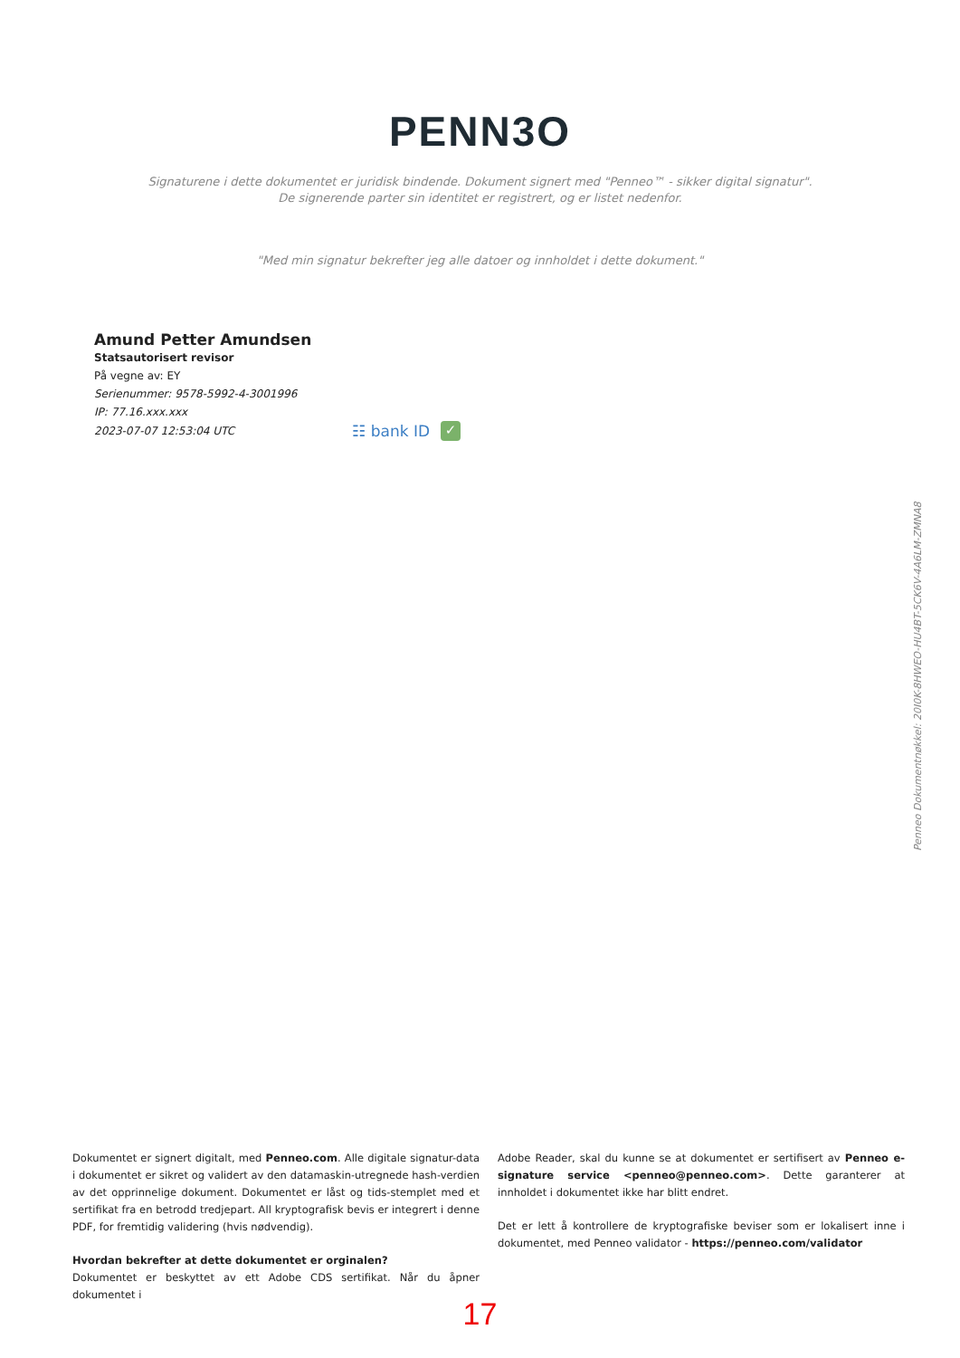PENN3O
Signaturene i dette dokumentet er juridisk bindende. Dokument signert med "Penneo™ - sikker digital signatur".
De signerende parter sin identitet er registrert, og er listet nedenfor.
"Med min signatur bekrefter jeg alle datoer og innholdet i dette dokument."
Amund Petter Amundsen
Statsautorisert revisor
På vegne av: EY
Serienummer: 9578-5992-4-3001996
IP: 77.16.xxx.xxx
2023-07-07 12:53:04 UTC ☷ bank ID ✓
Penneo Dokumentnøkkel: 20I0K-8HWEO-HU4BT-5CK6V-4A6LM-ZMNA8
Dokumentet er signert digitalt, med Penneo.com. Alle digitale signatur-data i dokumentet er sikret og validert av den datamaskin-utregnede hash-verdien av det opprinnelige dokument. Dokumentet er låst og tids-stemplet med et sertifikat fra en betrodd tredjepart. All kryptografisk bevis er integrert i denne PDF, for fremtidig validering (hvis nødvendig).
Hvordan bekrefter at dette dokumentet er orginalen?
Dokumentet er beskyttet av ett Adobe CDS sertifikat. Når du åpner dokumentet i
Adobe Reader, skal du kunne se at dokumentet er sertifisert av Penneo e-signature service <penneo@penneo.com>. Dette garanterer at innholdet i dokumentet ikke har blitt endret.
Det er lett å kontrollere de kryptografiske beviser som er lokalisert inne i dokumentet, med Penneo validator - https://penneo.com/validator
17